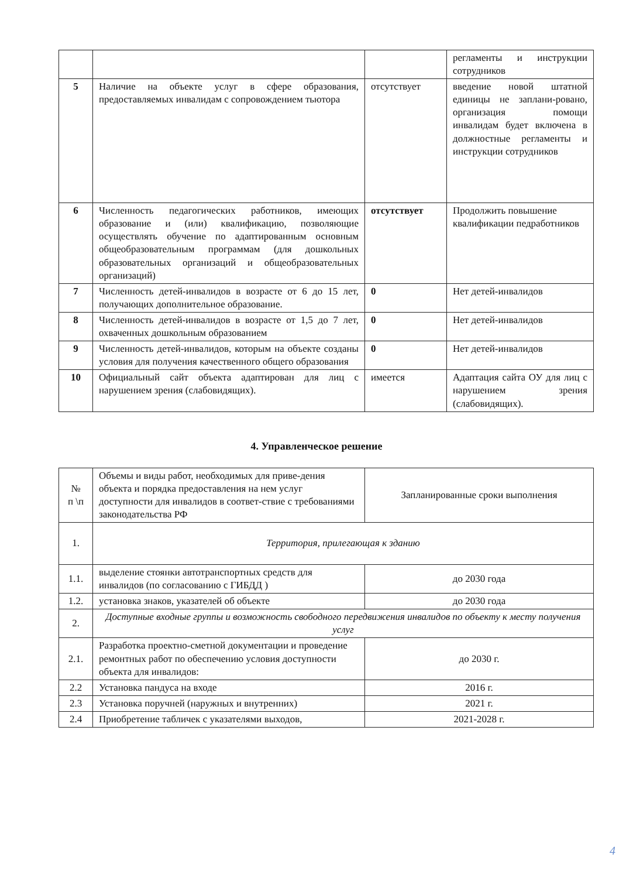| | | | регламенты и инструкции сотрудников |
| 5 | Наличие на объекте услуг в сфере образования, предоставляемых инвалидам с сопровождением тьютора | отсутствует | введение новой штатной единицы не заплани-ровано, организация помощи инвалидам будет включена в должностные регламенты и инструкции сотрудников |
| 6 | Численность педагогических работников, имеющих образование и (или) квалификацию, позволяющие осуществлять обучение по адаптированным основным общеобразовательным программам (для дошкольных образовательных организаций и общеобразовательных организаций) | отсутствует | Продолжить повышение квалификации педработников |
| 7 | Численность детей-инвалидов в возрасте от 6 до 15 лет, получающих дополнительное образование. | 0 | Нет детей-инвалидов |
| 8 | Численность детей-инвалидов в возрасте от 1,5 до 7 лет, охваченных дошкольным образованием | 0 | Нет детей-инвалидов |
| 9 | Численность детей-инвалидов, которым на объекте созданы условия для получения качественного общего образования | 0 | Нет детей-инвалидов |
| 10 | Официальный сайт объекта адаптирован для лиц с нарушением зрения (слабовидящих). | имеется | Адаптация сайта ОУ для лиц с нарушением зрения (слабовидящих). |
4. Управленческое решение
| № п \п | Объемы и виды работ, необходимых для приве-дения объекта и порядка предоставления на нем услуг доступности для инвалидов в соответ-ствие с требованиями законодательства РФ | Запланированные сроки выполнения |
| 1. | Территория, прилегающая к зданию | |
| 1.1. | выделение стоянки автотранспортных средств для инвалидов (по согласованию с ГИБДД ) | до 2030 года |
| 1.2. | установка знаков, указателей об объекте | до 2030 года |
| 2. | Доступные входные группы и возможность свободного передвижения инвалидов по объекту к месту получения услуг | |
| 2.1. | Разработка проектно-сметной документации и проведение ремонтных работ по обеспечению условия доступности объекта для инвалидов: | до 2030 г. |
| 2.2 | Установка пандуса на входе | 2016 г. |
| 2.3 | Установка поручней (наружных и внутренних) | 2021 г. |
| 2.4 | Приобретение табличек с указателями выходов, | 2021-2028 г. |
4